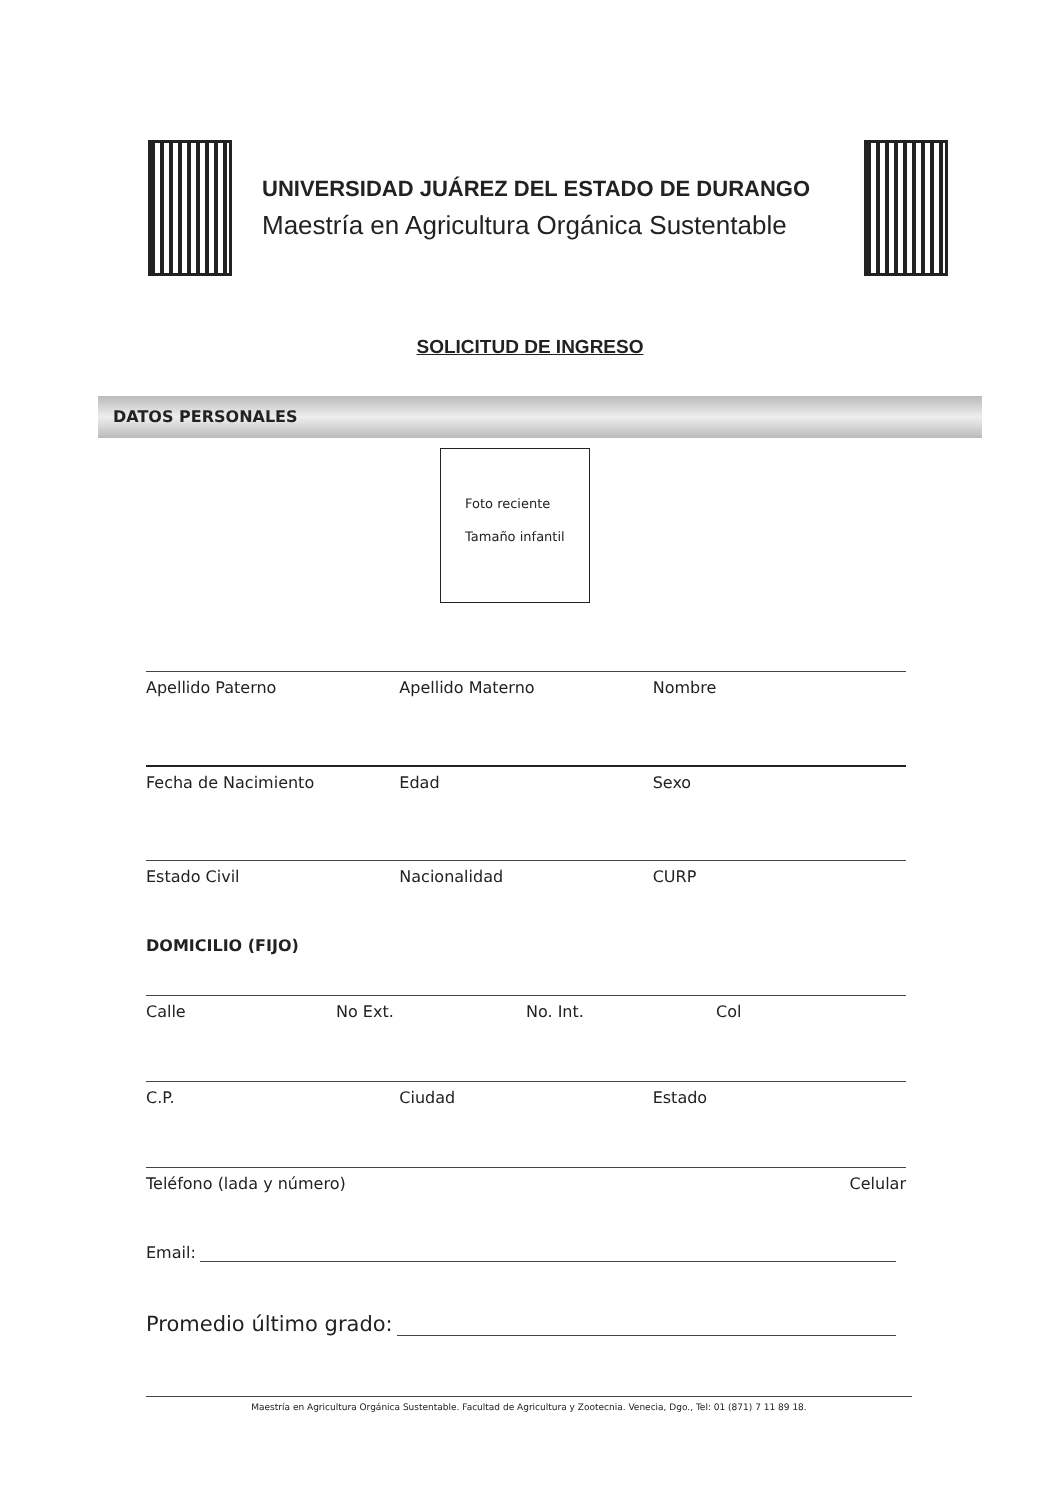UNIVERSIDAD JUÁREZ DEL ESTADO DE DURANGO
Maestría en Agricultura Orgánica Sustentable
SOLICITUD DE INGRESO
DATOS PERSONALES
Foto reciente
Tamaño infantil
Apellido Paterno Apellido Materno Nombre
Fecha de Nacimiento Edad Sexo
Estado Civil Nacionalidad CURP
DOMICILIO (FIJO)
Calle No Ext. No. Int. Col
C.P. Ciudad Estado
Teléfono (lada y número) Celular
Email:
Promedio último grado:
Maestría en Agricultura Orgánica Sustentable. Facultad de Agricultura y Zootecnia. Venecia, Dgo., Tel: 01 (871) 7 11 89 18.